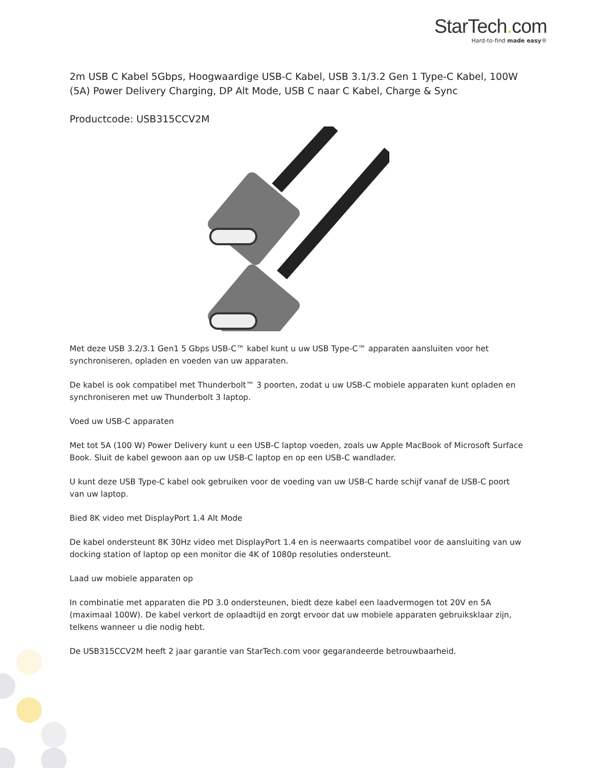StarTech. com
Hard-to-find made easy®
2m USB C Kabel 5Gbps, Hoogwaardige USB-C Kabel, USB 3.1/3.2 Gen 1 Type-C Kabel, 100W (5A) Power Delivery Charging, DP Alt Mode, USB C naar C Kabel, Charge & Sync
Productcode: USB315CCV2M
Met deze USB 3.2/3.1 Gen1 5 Gbps USB-C™ kabel kunt u uw USB Type-C™ apparaten aansluiten voor het synchroniseren, opladen en voeden van uw apparaten.
De kabel is ook compatibel met Thunderbolt™ 3 poorten, zodat u uw USB-C mobiele apparaten kunt opladen en synchroniseren met uw Thunderbolt 3 laptop.
Voed uw USB-C apparaten
Met tot 5A (100 W) Power Delivery kunt u een USB-C laptop voeden, zoals uw Apple MacBook of Microsoft Surface Book. Sluit de kabel gewoon aan op uw USB-C laptop en op een USB-C wandlader.
U kunt deze USB Type-C kabel ook gebruiken voor de voeding van uw USB-C harde schijf vanaf de USB-C poort van uw laptop.
Bied 8K video met DisplayPort 1.4 Alt Mode
De kabel ondersteunt 8K 30Hz video met DisplayPort 1.4 en is neerwaarts compatibel voor de aansluiting van uw docking station of laptop op een monitor die 4K of 1080p resoluties ondersteunt.
Laad uw mobiele apparaten op
In combinatie met apparaten die PD 3.0 ondersteunen, biedt deze kabel een laadvermogen tot 20V en 5A (maximaal 100W). De kabel verkort de oplaadtijd en zorgt ervoor dat uw mobiele apparaten gebruiksklaar zijn, telkens wanneer u die nodig hebt.
De USB315CCV2M heeft 2 jaar garantie van StarTech.com voor gegarandeerde betrouwbaarheid.